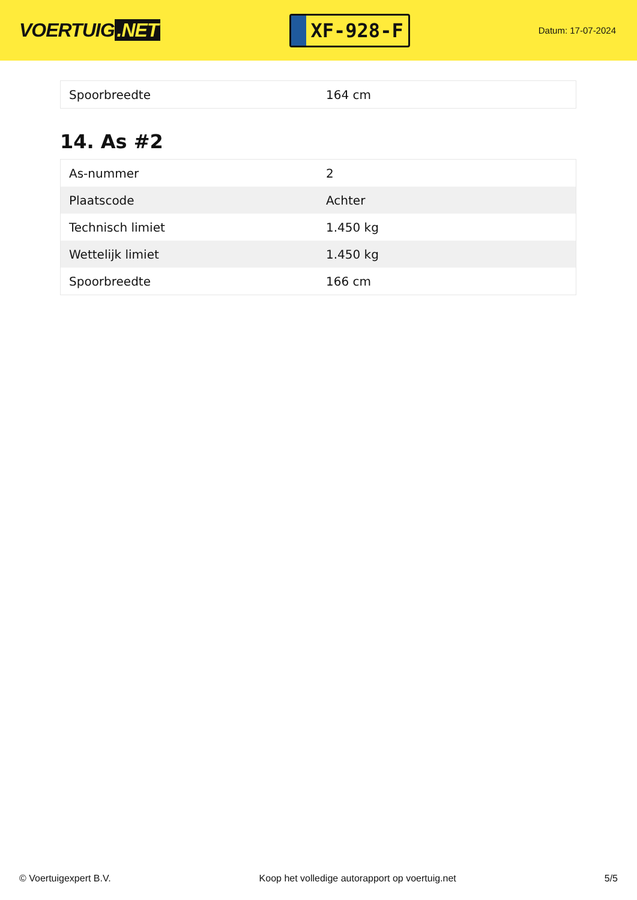VOERTUIG.NET
XF-928-F
Datum: 17-07-2024
| Spoorbreedte | 164 cm |
14. As #2
| As-nummer | 2 |
| Plaatscode | Achter |
| Technisch limiet | 1.450 kg |
| Wettelijk limiet | 1.450 kg |
| Spoorbreedte | 166 cm |
© Voertuigexpert B.V. Koop het volledige autorapport op voertuig.net 5/5